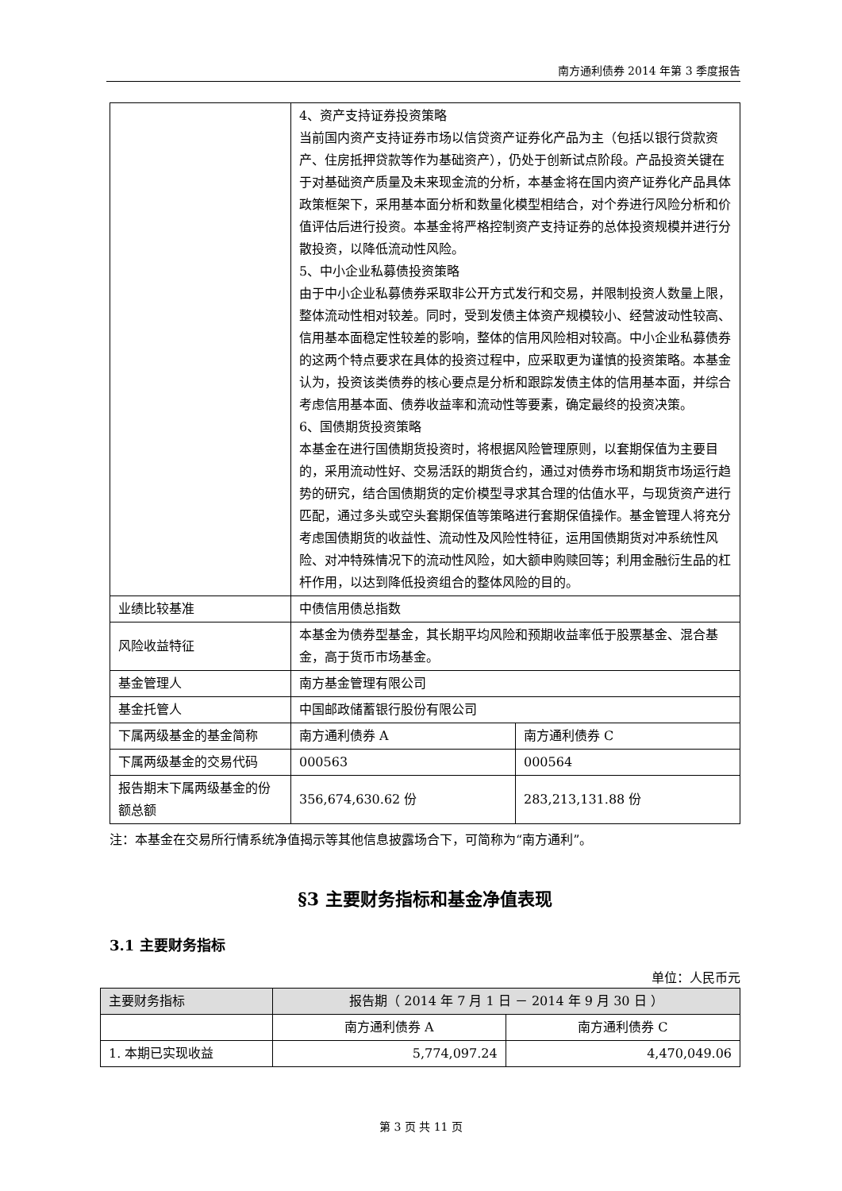南方通利债券 2014 年第 3 季度报告
| | 4、资产支持证券投资策略 当前国内资产支持证券市场以信贷资产证券化产品为主（包括以银行贷款资产、住房抵押贷款等作为基础资产），仍处于创新试点阶段。产品投资关键在于对基础资产质量及未来现金流的分析，本基金将在国内资产证券化产品具体政策框架下，采用基本面分析和数量化模型相结合，对个券进行风险分析和价值评估后进行投资。本基金将严格控制资产支持证券的总体投资规模并进行分散投资，以降低流动性风险。 5、中小企业私募债投资策略 由于中小企业私募债券采取非公开方式发行和交易，并限制投资人数量上限，整体流动性相对较差。同时，受到发债主体资产规模较小、经营波动性较高、信用基本面稳定性较差的影响，整体的信用风险相对较高。中小企业私募债券的这两个特点要求在具体的投资过程中，应采取更为谨慎的投资策略。本基金认为，投资该类债券的核心要点是分析和跟踪发债主体的信用基本面，并综合考虑信用基本面、债券收益率和流动性等要素，确定最终的投资决策。 6、国债期货投资策略 本基金在进行国债期货投资时，将根据风险管理原则，以套期保值为主要目的，采用流动性好、交易活跃的期货合约，通过对债券市场和期货市场运行趋势的研究，结合国债期货的定价模型寻求其合理的估值水平，与现货资产进行匹配，通过多头或空头套期保值等策略进行套期保值操作。基金管理人将充分考虑国债期货的收益性、流动性及风险性特征，运用国债期货对冲系统性风险、对冲特殊情况下的流动性风险，如大额申购赎回等；利用金融衍生品的杠杆作用，以达到降低投资组合的整体风险的目的。 | |
| 业绩比较基准 | 中债信用债总指数 | |
| 风险收益特征 | 本基金为债券型基金，其长期平均风险和预期收益率低于股票基金、混合基金，高于货币市场基金。 | |
| 基金管理人 | 南方基金管理有限公司 | |
| 基金托管人 | 中国邮政储蓄银行股份有限公司 | |
| 下属两级基金的基金简称 | 南方通利债券 A | 南方通利债券 C |
| 下属两级基金的交易代码 | 000563 | 000564 |
| 报告期末下属两级基金的份额总额 | 356,674,630.62 份 | 283,213,131.88 份 |
注：本基金在交易所行情系统净值揭示等其他信息披露场合下，可简称为“南方通利”。
§3 主要财务指标和基金净值表现
3.1 主要财务指标
单位：人民币元
| 主要财务指标 | 报告期（ 2014 年 7 月 1 日 － 2014 年 9 月 30 日 ） | |
| --- | --- | --- |
| | 南方通利债券 A | 南方通利债券 C |
| 1. 本期已实现收益 | 5,774,097.24 | 4,470,049.06 |
第 3 页 共 11 页